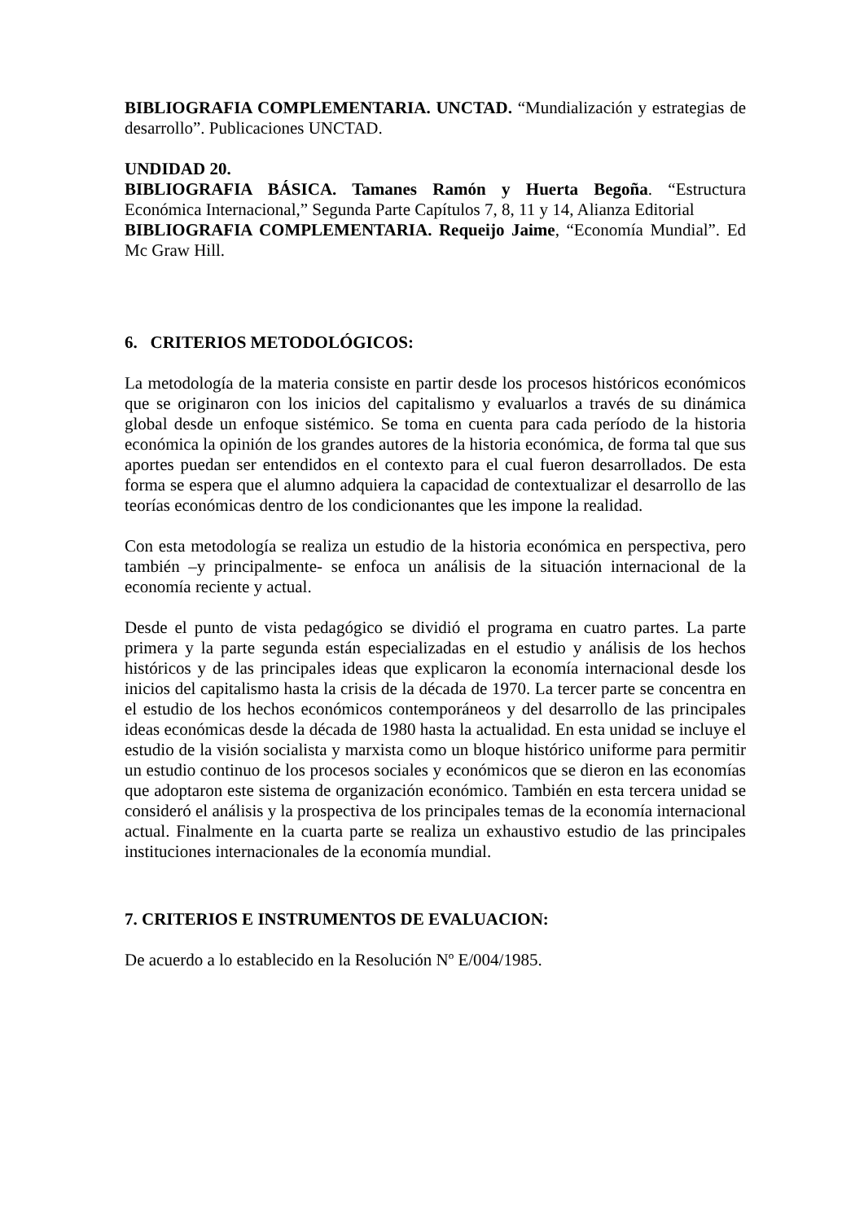BIBLIOGRAFIA COMPLEMENTARIA. UNCTAD. “Mundialización y estrategias de desarrollo”. Publicaciones UNCTAD.
UNDIDAD 20.
BIBLIOGRAFIA BÁSICA. Tamanes Ramón y Huerta Begoña. “Estructura Económica Internacional,” Segunda Parte Capítulos 7, 8, 11 y 14, Alianza Editorial
BIBLIOGRAFIA COMPLEMENTARIA. Requeijo Jaime, “Economía Mundial”. Ed Mc Graw Hill.
6. CRITERIOS METODOLÓGICOS:
La metodología de la materia consiste en partir desde los procesos históricos económicos que se originaron con los inicios del capitalismo y evaluarlos a través de su dinámica global desde un enfoque sistémico. Se toma en cuenta para cada período de la historia económica la opinión de los grandes autores de la historia económica, de forma tal que sus aportes puedan ser entendidos en el contexto para el cual fueron desarrollados. De esta forma se espera que el alumno adquiera la capacidad de contextualizar el desarrollo de las teorías económicas dentro de los condicionantes que les impone la realidad.
Con esta metodología se realiza un estudio de la historia económica en perspectiva, pero también –y principalmente- se enfoca un análisis de la situación internacional de la economía reciente y actual.
Desde el punto de vista pedagógico se dividió el programa en cuatro partes. La parte primera y la parte segunda están especializadas en el estudio y análisis de los hechos históricos y de las principales ideas que explicaron la economía internacional desde los inicios del capitalismo hasta la crisis de la década de 1970. La tercer parte se concentra en el estudio de los hechos económicos contemporáneos y del desarrollo de las principales ideas económicas desde la década de 1980 hasta la actualidad. En esta unidad se incluye el estudio de la visión socialista y marxista como un bloque histórico uniforme para permitir un estudio continuo de los procesos sociales y económicos que se dieron en las economías que adoptaron este sistema de organización económico. También en esta tercera unidad se consideró el análisis y la prospectiva de los principales temas de la economía internacional actual. Finalmente en la cuarta parte se realiza un exhaustivo estudio de las principales instituciones internacionales de la economía mundial.
7. CRITERIOS E INSTRUMENTOS DE EVALUACION:
De acuerdo a lo establecido en la Resolución Nº E/004/1985.